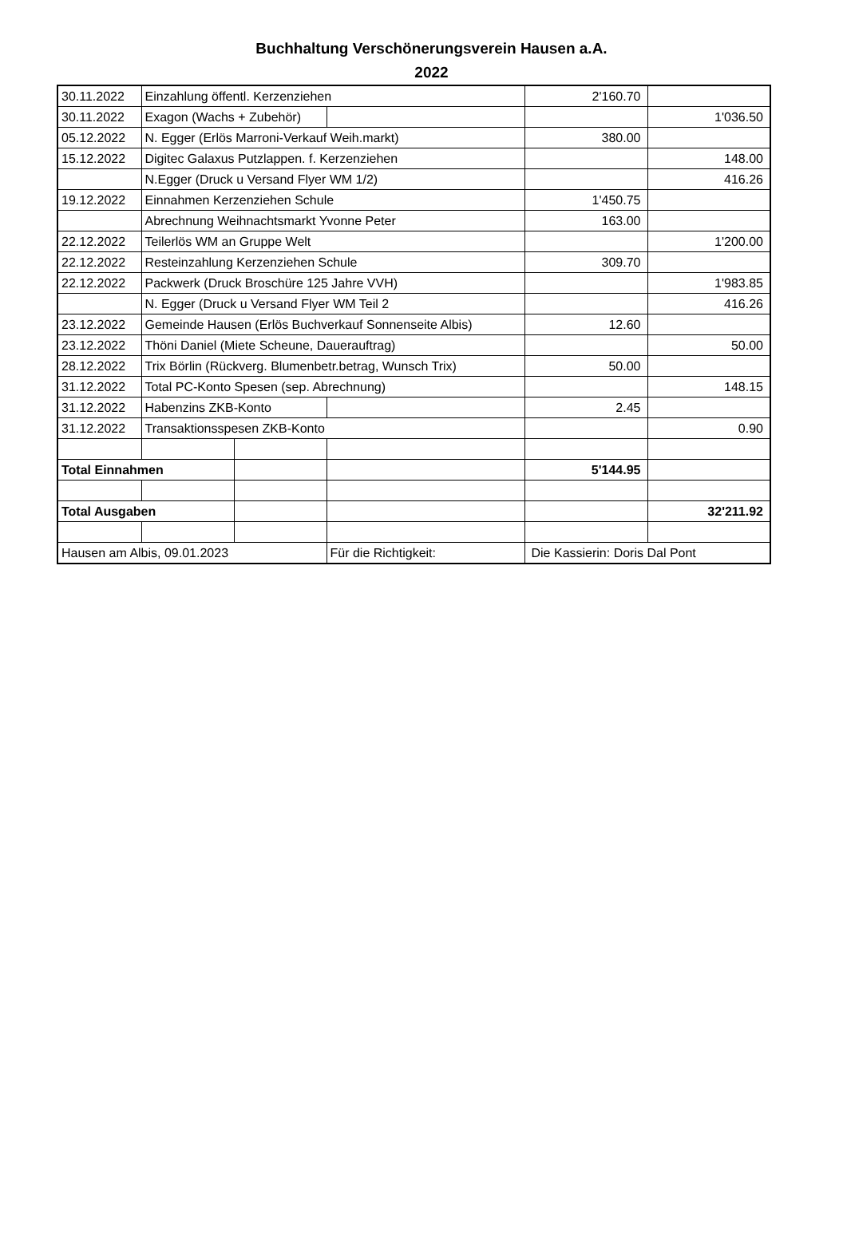Buchhaltung Verschönerungsverein Hausen a.A.
2022
| 30.11.2022 | Einzahlung öffentl. Kerzenziehen | | | 2'160.70 | |
| 30.11.2022 | Exagon (Wachs + Zubehör) | | | | 1'036.50 |
| 05.12.2022 | N. Egger (Erlös Marroni-Verkauf Weih.markt) | | | 380.00 | |
| 15.12.2022 | Digitec Galaxus Putzlappen. f. Kerzenziehen | | | | 148.00 |
| | N.Egger (Druck u Versand Flyer WM 1/2) | | | | 416.26 |
| 19.12.2022 | Einnahmen Kerzenziehen Schule | | | 1'450.75 | |
| | Abrechnung Weihnachtsmarkt Yvonne Peter | | | 163.00 | |
| 22.12.2022 | Teilerlös WM an Gruppe Welt | | | | 1'200.00 |
| 22.12.2022 | Resteinzahlung Kerzenziehen Schule | | | 309.70 | |
| 22.12.2022 | Packwerk (Druck Broschüre 125 Jahre VVH) | | | | 1'983.85 |
| | N. Egger (Druck u Versand Flyer WM Teil 2 | | | | 416.26 |
| 23.12.2022 | Gemeinde Hausen (Erlös Buchverkauf Sonnenseite Albis) | | | 12.60 | |
| 23.12.2022 | Thöni Daniel (Miete Scheune, Dauerauftrag) | | | | 50.00 |
| 28.12.2022 | Trix Börlin (Rückverg. Blumenbetr.betrag, Wunsch Trix) | | | 50.00 | |
| 31.12.2022 | Total PC-Konto Spesen (sep. Abrechnung) | | | | 148.15 |
| 31.12.2022 | Habenzins ZKB-Konto | | | 2.45 | |
| 31.12.2022 | Transaktionsspesen ZKB-Konto | | | | 0.90 |
| Total Einnahmen | | | | 5'144.95 | |
| Total Ausgaben | | | | | 32'211.92 |
| Hausen am Albis, 09.01.2023 | | | Für die Richtigkeit: | Die Kassierin: Doris Dal Pont | |